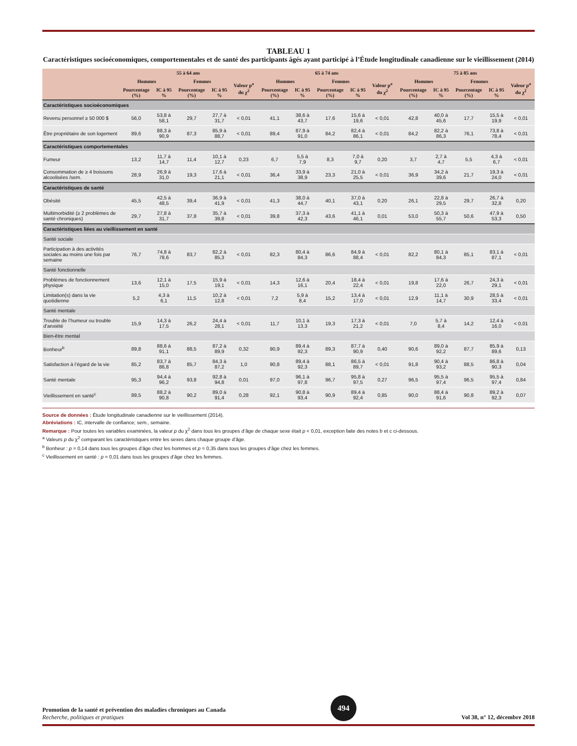TABLEAU 1
Caractéristiques socioéconomiques, comportementales et de santé des participants âgés ayant participé à l’Étude longitudinale canadienne sur le vieillissement (2014)
| | 55 à 64 ans | | | | | 65 à 74 ans | | | | | 75 à 85 ans | | | | |
| --- | --- | --- | --- | --- | --- | --- | --- | --- | --- | --- | --- | --- | --- | --- | --- |
| | Hommes | | Femmes | | Valeur p<sup>a</sup> du χ<sup>2</sup> | Hommes | | Femmes | | Valeur p<sup>a</sup> du χ<sup>2</sup> | Hommes | | Femmes | | Valeur p<sup>a</sup> du χ<sup>2</sup> |
| | Pourcentage (%) | IC à 95 % | Pourcentage (%) | IC à 95 % | | Pourcentage (%) | IC à 95 % | Pourcentage (%) | IC à 95 % | | Pourcentage (%) | IC à 95 % | Pourcentage (%) | IC à 95 % | |
| Caractéristiques socioéconomiques | | | | | | | | | | | | | | | |
| Revenu personnel ≥ 50 000 $ | 56,0 | 53,8 à 58,1 | 29,7 | 27,7 à 31,7 | < 0,01 | 41,1 | 38,6 à 43,7 | 17,6 | 15,6 à 19,6 | < 0,01 | 42,8 | 40,0 à 45,6 | 17,7 | 15,5 à 19,9 | < 0,01 |
| Être propriétaire de son logement | 89,6 | 88,3 à 90,9 | 87,3 | 85,9 à 88,7 | < 0,01 | 89,4 | 87,9 à 91,0 | 84,2 | 82,4 à 86,1 | < 0,01 | 84,2 | 82,2 à 86,3 | 76,1 | 73,8 à 78,4 | < 0,01 |
| Caractéristiques comportementales | | | | | | | | | | | | | | | |
| Fumeur | 13,2 | 11,7 à 14,7 | 11,4 | 10,1 à 12,7 | 0,23 | 6,7 | 5,5 à 7,9 | 8,3 | 7,0 à 9,7 | 0,20 | 3,7 | 2,7 à 4,7 | 5,5 | 4,3 à 6,7 | < 0,01 |
| Consommation de ≥ 4 boissons alcoolisées /sem. | 28,9 | 26,9 à 31,0 | 19,3 | 17,6 à 21,1 | < 0,01 | 36,4 | 33,9 à 38,9 | 23,3 | 21,0 à 25,5 | < 0,01 | 36,9 | 34,2 à 39,6 | 21,7 | 19,3 à 24,0 | < 0,01 |
| Caractéristiques de santé | | | | | | | | | | | | | | | |
| Obésité | 45,5 | 42,5 à 48,5 | 39,4 | 36,9 à 41,9 | < 0,01 | 41,3 | 38,0 à 44,7 | 40,1 | 37,0 à 43,1 | 0,20 | 26,1 | 22,8 à 29,5 | 29,7 | 26,7 à 32,8 | 0,20 |
| Multimorbidité (≥ 2 problèmes de santé chroniques) | 29,7 | 27,8 à 31,7 | 37,8 | 35,7 à 39,8 | < 0,01 | 39,8 | 37,3 à 42,3 | 43,6 | 41,1 à 46,1 | 0,01 | 53,0 | 50,3 à 55,7 | 50,6 | 47,9 à 53,3 | 0,50 |
| Caractéristiques liées au vieillissement en santé | | | | | | | | | | | | | | | |
| Santé sociale | | | | | | | | | | | | | | | |
| Participation à des activités sociales au moins une fois par semaine | 76,7 | 74,8 à 78,6 | 83,7 | 82,2 à 85,3 | < 0,01 | 82,3 | 80,4 à 84,3 | 86,6 | 84,9 à 88,4 | < 0,01 | 82,2 | 80,1 à 84,3 | 85,1 | 83,1 à 87,1 | < 0,01 |
| Santé fonctionnelle | | | | | | | | | | | | | | | |
| Problèmes de fonctionnement physique | 13,6 | 12,1 à 15,0 | 17,5 | 15,9 à 19,1 | < 0,01 | 14,3 | 12,6 à 16,1 | 20,4 | 18,4 à 22,4 | < 0,01 | 19,8 | 17,6 à 22,0 | 26,7 | 24,3 à 29,1 | < 0,01 |
| Limitation(s) dans la vie quotidienne | 5,2 | 4,3 à 6,1 | 11,5 | 10,2 à 12,8 | < 0,01 | 7,2 | 5,9 à 8,4 | 15,2 | 13,4 à 17,0 | < 0,01 | 12,9 | 11,1 à 14,7 | 30,9 | 28,5 à 33,4 | < 0,01 |
| Santé mentale | | | | | | | | | | | | | | | |
| Trouble de l’humeur ou trouble d’anxiété | 15,9 | 14,3 à 17,5 | 26,2 | 24,4 à 28,1 | < 0,01 | 11,7 | 10,1 à 13,3 | 19,3 | 17,3 à 21,2 | < 0,01 | 7,0 | 5,7 à 8,4 | 14,2 | 12,4 à 16,0 | < 0,01 |
| Bien-être mental | | | | | | | | | | | | | | | |
| Bonheur<sup>b</sup> | 89,8 | 88,6 à 91,1 | 88,5 | 87,2 à 89,9 | 0,32 | 90,9 | 89,4 à 92,3 | 89,3 | 87,7 à 90,9 | 0,40 | 90,6 | 89,0 à 92,2 | 87,7 | 85,9 à 89,6 | 0,13 |
| Satisfaction à l’égard de la vie | 85,2 | 83,7 à 86,8 | 85,7 | 84,3 à 87,2 | 1,0 | 90,8 | 89,4 à 92,3 | 88,1 | 86,5 à 89,7 | < 0,01 | 91,8 | 90,4 à 93,2 | 88,5 | 86,8 à 90,3 | 0,04 |
| Santé mentale | 95,3 | 94,4 à 96,2 | 93,8 | 92,8 à 94,8 | 0,01 | 97,0 | 96,1 à 97,8 | 96,7 | 95,8 à 97,5 | 0,27 | 96,5 | 95,5 à 97,4 | 96,5 | 95,5 à 97,4 | 0,84 |
| Vieillissement en santé<sup>c</sup> | 89,5 | 88,2 à 90,8 | 90,2 | 89,0 à 91,4 | 0,28 | 92,1 | 90,8 à 93,4 | 90,9 | 89,4 à 92,4 | 0,85 | 90,0 | 88,4 à 91,6 | 90,8 | 89,2 à 92,3 | 0,07 |
Source de données : Étude longitudinale canadienne sur le vieillissement (2014).
Abréviations : IC, intervalle de confiance; sem., semaine.
Remarque : Pour toutes les variables examinées, la valeur p du χ<sup>2</sup> dans tous les groupes d’âge de chaque sexe était p < 0,01, exception faite des notes b et c ci-dessous.
<sup>a</sup> Valeurs p du χ<sup>2</sup> comparant les caractéristiques entre les sexes dans chaque groupe d’âge.
<sup>b</sup> Bonheur : p = 0,14 dans tous les groupes d’âge chez les hommes et p = 0,35 dans tous les groupes d’âge chez les femmes.
<sup>c</sup> Vieillissement en santé : p = 0,01 dans tous les groupes d’âge chez les femmes.
Promotion de la santé et prévention des maladies chroniques au Canada
Recherche, politiques et pratiques
494
Vol 38, n° 12, décembre 2018